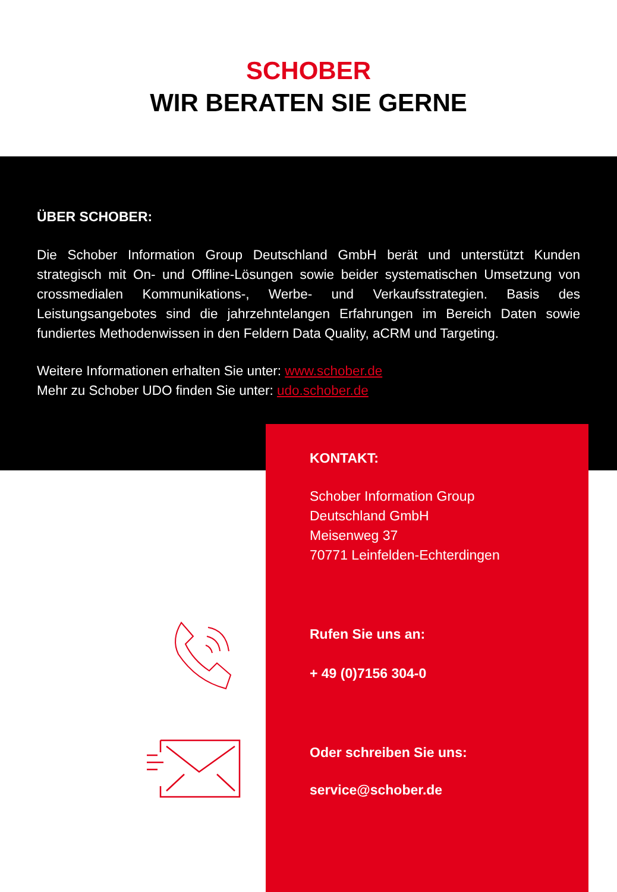SCHOBER
WIR BERATEN SIE GERNE
ÜBER SCHOBER:
Die Schober Information Group Deutschland GmbH berät und unterstützt Kunden strategisch mit On- und Offline-Lösungen sowie beider systematischen Umsetzung von crossmedialen Kommunikations-, Werbe- und Verkaufsstrategien. Basis des Leistungsangebotes sind die jahrzehntelangen Erfahrungen im Bereich Daten sowie fundiertes Methodenwissen in den Feldern Data Quality, aCRM und Targeting.
Weitere Informationen erhalten Sie unter: www.schober.de
Mehr zu Schober UDO finden Sie unter: udo.schober.de
KONTAKT:
Schober Information Group
Deutschland GmbH
Meisenweg 37
70771 Leinfelden-Echterdingen
Rufen Sie uns an:
+ 49 (0)7156 304-0
Oder schreiben Sie uns:
service@schober.de